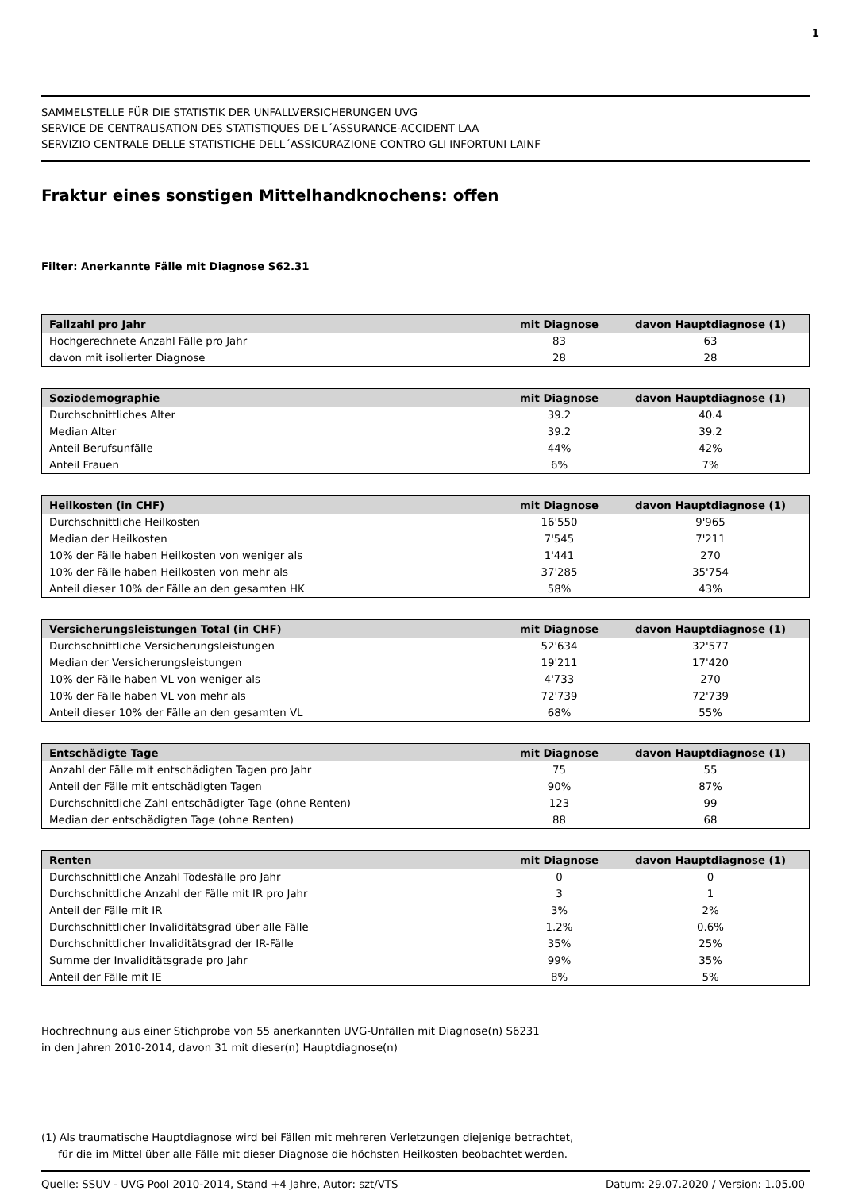1
SAMMELSTELLE FÜR DIE STATISTIK DER UNFALLVERSICHERUNGEN UVG
SERVICE DE CENTRALISATION DES STATISTIQUES DE L´ASSURANCE-ACCIDENT LAA
SERVIZIO CENTRALE DELLE STATISTICHE DELL´ASSICURAZIONE CONTRO GLI INFORTUNI LAINF
Fraktur eines sonstigen Mittelhandknochens: offen
Filter: Anerkannte Fälle mit Diagnose S62.31
| Fallzahl pro Jahr | mit Diagnose | davon Hauptdiagnose (1) |
| --- | --- | --- |
| Hochgerechnete Anzahl Fälle pro Jahr | 83 | 63 |
| davon mit isolierter Diagnose | 28 | 28 |
| Soziodemographie | mit Diagnose | davon Hauptdiagnose (1) |
| --- | --- | --- |
| Durchschnittliches Alter | 39.2 | 40.4 |
| Median Alter | 39.2 | 39.2 |
| Anteil Berufsunfälle | 44% | 42% |
| Anteil Frauen | 6% | 7% |
| Heilkosten (in CHF) | mit Diagnose | davon Hauptdiagnose (1) |
| --- | --- | --- |
| Durchschnittliche Heilkosten | 16'550 | 9'965 |
| Median der Heilkosten | 7'545 | 7'211 |
| 10% der Fälle haben Heilkosten von weniger als | 1'441 | 270 |
| 10% der Fälle haben Heilkosten von mehr als | 37'285 | 35'754 |
| Anteil dieser 10% der Fälle an den gesamten HK | 58% | 43% |
| Versicherungsleistungen Total (in CHF) | mit Diagnose | davon Hauptdiagnose (1) |
| --- | --- | --- |
| Durchschnittliche Versicherungsleistungen | 52'634 | 32'577 |
| Median der Versicherungsleistungen | 19'211 | 17'420 |
| 10% der Fälle haben VL von weniger als | 4'733 | 270 |
| 10% der Fälle haben VL von mehr als | 72'739 | 72'739 |
| Anteil dieser 10% der Fälle an den gesamten VL | 68% | 55% |
| Entschädigte Tage | mit Diagnose | davon Hauptdiagnose (1) |
| --- | --- | --- |
| Anzahl der Fälle mit entschädigten Tagen pro Jahr | 75 | 55 |
| Anteil der Fälle mit entschädigten Tagen | 90% | 87% |
| Durchschnittliche Zahl entschädigter Tage (ohne Renten) | 123 | 99 |
| Median der entschädigten Tage (ohne Renten) | 88 | 68 |
| Renten | mit Diagnose | davon Hauptdiagnose (1) |
| --- | --- | --- |
| Durchschnittliche Anzahl Todesfälle pro Jahr | 0 | 0 |
| Durchschnittliche Anzahl der Fälle mit IR pro Jahr | 3 | 1 |
| Anteil der Fälle mit IR | 3% | 2% |
| Durchschnittlicher Invaliditätsgrad über alle Fälle | 1.2% | 0.6% |
| Durchschnittlicher Invaliditätsgrad der IR-Fälle | 35% | 25% |
| Summe der Invaliditätsgrade pro Jahr | 99% | 35% |
| Anteil der Fälle mit IE | 8% | 5% |
Hochrechnung aus einer Stichprobe von 55 anerkannten UVG-Unfällen mit Diagnose(n) S6231
in den Jahren 2010-2014, davon 31 mit dieser(n) Hauptdiagnose(n)
(1) Als traumatische Hauptdiagnose wird bei Fällen mit mehreren Verletzungen diejenige betrachtet,
für die im Mittel über alle Fälle mit dieser Diagnose die höchsten Heilkosten beobachtet werden.
Quelle: SSUV - UVG Pool 2010-2014, Stand +4 Jahre, Autor: szt/VTS Datum: 29.07.2020 / Version: 1.05.00